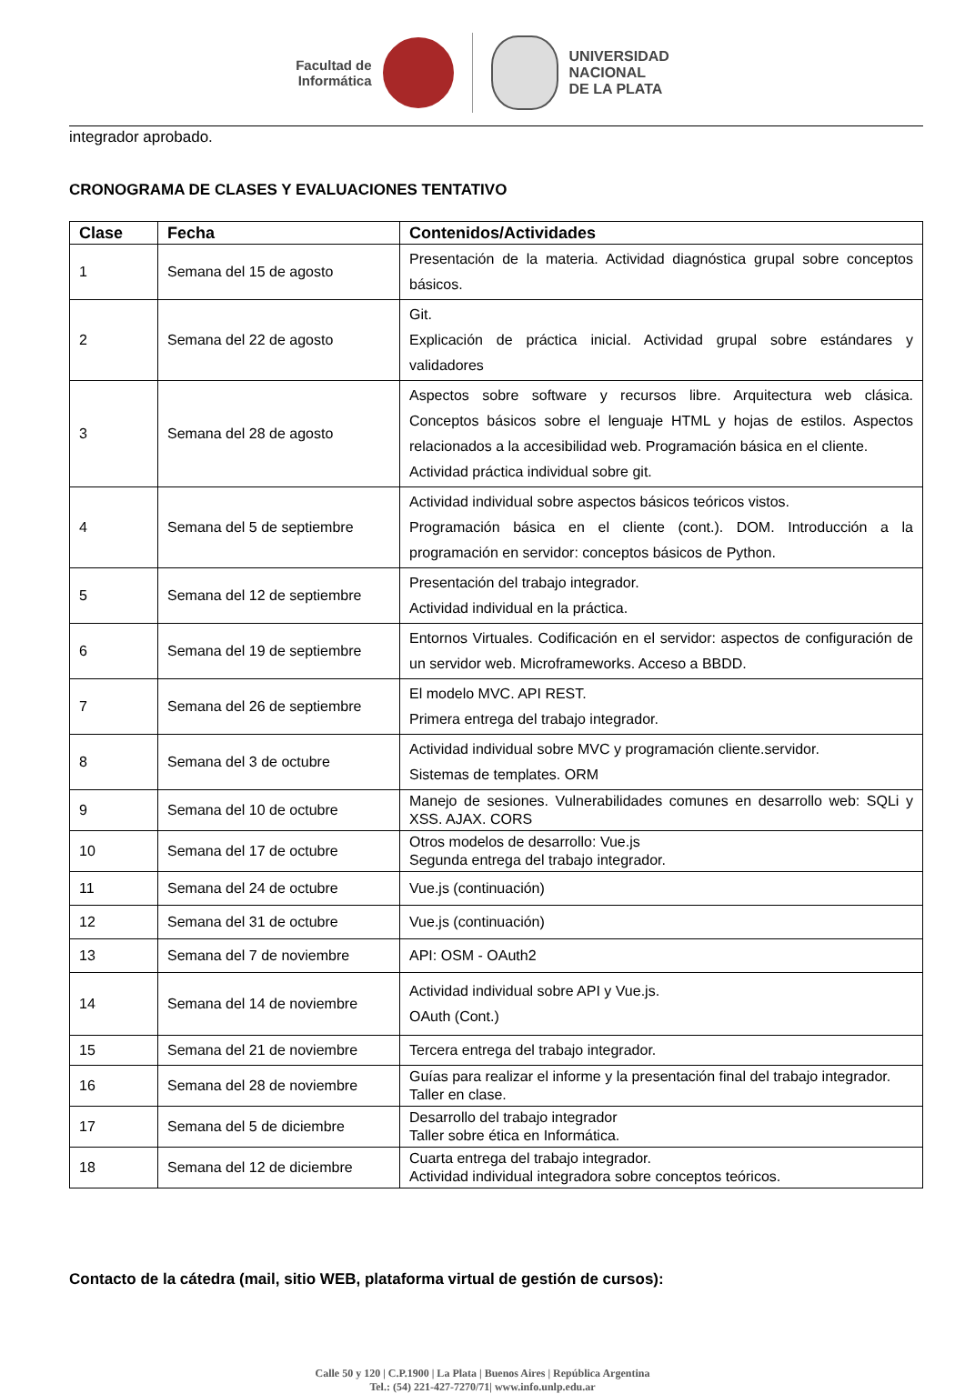Facultad de
Informática
UNIVERSIDAD
NACIONAL
DE LA PLATA
integrador aprobado.
CRONOGRAMA DE CLASES Y EVALUACIONES TENTATIVO
| Clase | Fecha | Contenidos/Actividades |
| --- | --- | --- |
| 1 | Semana del 15 de agosto | Presentación de la materia. Actividad diagnóstica grupal sobre conceptos básicos. |
| 2 | Semana del 22 de agosto | Git. Explicación de práctica inicial. Actividad grupal sobre estándares y validadores |
| 3 | Semana del 28 de agosto | Aspectos sobre software y recursos libre. Arquitectura web clásica. Conceptos básicos sobre el lenguaje HTML y hojas de estilos. Aspectos relacionados a la accesibilidad web. Programación básica en el cliente. Actividad práctica individual sobre git. |
| 4 | Semana del 5 de septiembre | Actividad individual sobre aspectos básicos teóricos vistos. Programación básica en el cliente (cont.). DOM. Introducción a la programación en servidor: conceptos básicos de Python. |
| 5 | Semana del 12 de septiembre | Presentación del trabajo integrador. Actividad individual en la práctica. |
| 6 | Semana del 19 de septiembre | Entornos Virtuales. Codificación en el servidor: aspectos de configuración de un servidor web. Microframeworks. Acceso a BBDD. |
| 7 | Semana del 26 de septiembre | El modelo MVC. API REST. Primera entrega del trabajo integrador. |
| 8 | Semana del 3 de octubre | Actividad individual sobre MVC y programación cliente.servidor. Sistemas de templates. ORM |
| 9 | Semana del 10 de octubre | Manejo de sesiones. Vulnerabilidades comunes en desarrollo web: SQLi y XSS. AJAX. CORS |
| 10 | Semana del 17 de octubre | Otros modelos de desarrollo: Vue.js Segunda entrega del trabajo integrador. |
| 11 | Semana del 24 de octubre | Vue.js (continuación) |
| 12 | Semana del 31 de octubre | Vue.js (continuación) |
| 13 | Semana del 7 de noviembre | API: OSM - OAuth2 |
| 14 | Semana del 14 de noviembre | Actividad individual sobre API y Vue.js. OAuth (Cont.) |
| 15 | Semana del 21 de noviembre | Tercera entrega del trabajo integrador. |
| 16 | Semana del 28 de noviembre | Guías para realizar el informe y la presentación final del trabajo integrador. Taller en clase. |
| 17 | Semana del 5 de diciembre | Desarrollo del trabajo integrador Taller sobre ética en Informática. |
| 18 | Semana del 12 de diciembre | Cuarta entrega del trabajo integrador. Actividad individual integradora sobre conceptos teóricos. |
Contacto de la cátedra (mail, sitio WEB, plataforma virtual de gestión de cursos):
Calle 50 y 120 | C.P.1900 | La Plata | Buenos Aires | República Argentina
Tel.: (54) 221-427-7270/71| www.info.unlp.edu.ar